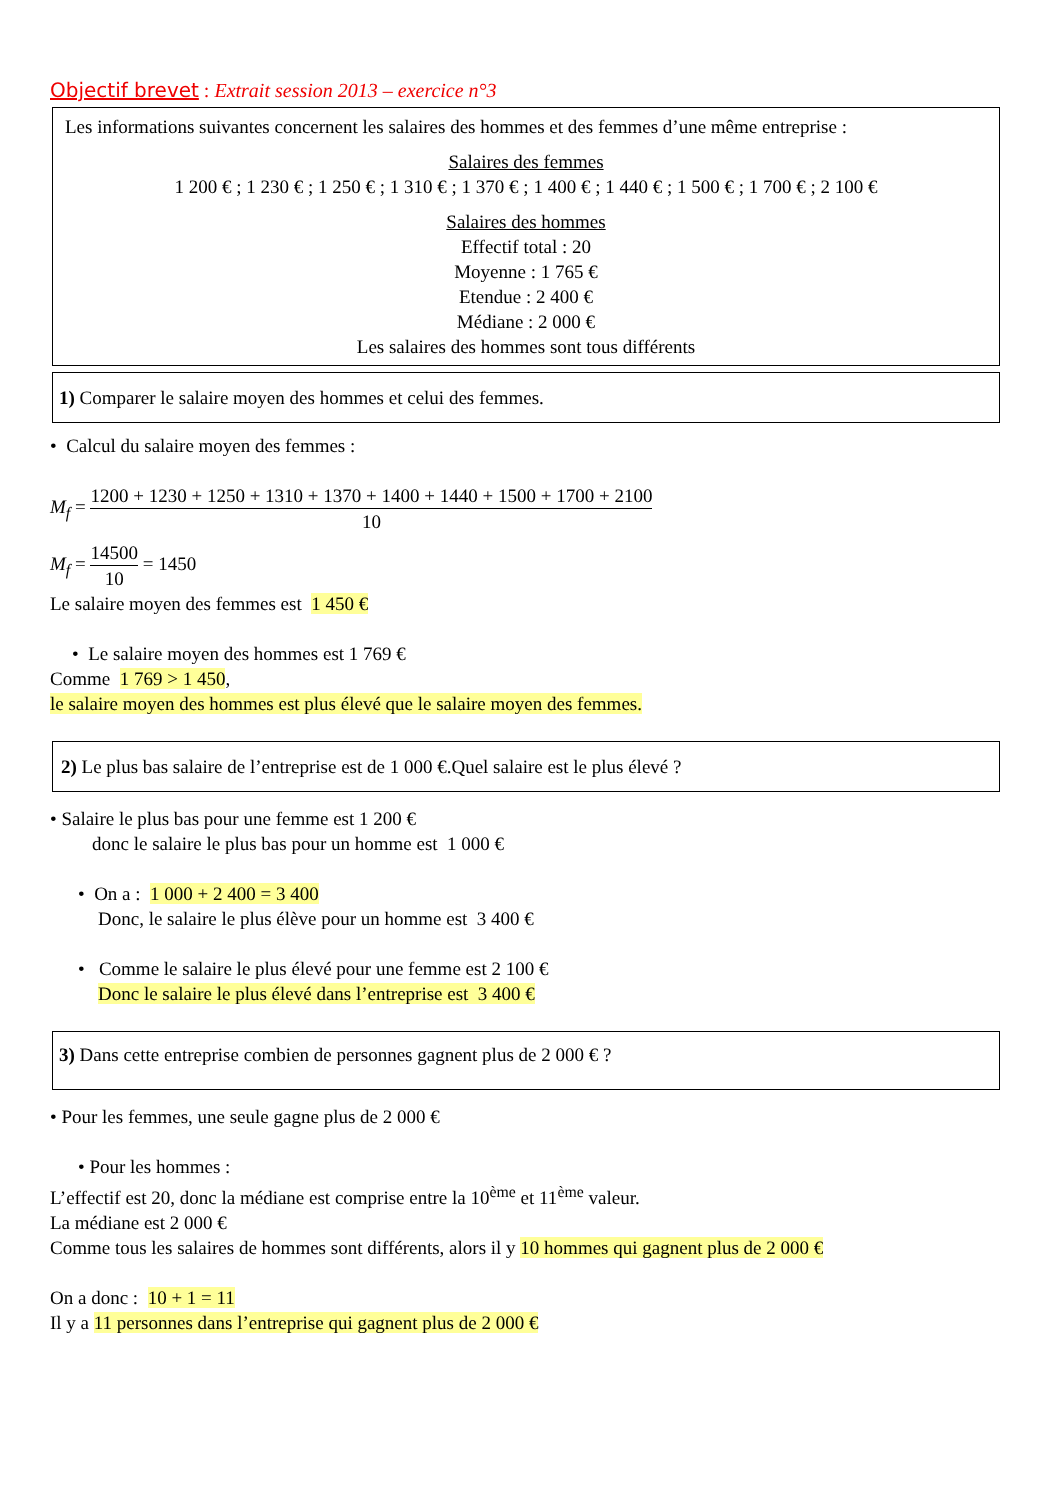Objectif brevet : Extrait session 2013 – exercice n°3
Les informations suivantes concernent les salaires des hommes et des femmes d’une même entreprise :
Salaires des femmes
1 200 € ; 1 230 € ; 1 250 € ; 1 310 € ; 1 370 € ; 1 400 € ; 1 440 € ; 1 500 € ; 1 700 € ; 2 100 €
Salaires des hommes
Effectif total : 20
Moyenne : 1 765 €
Etendue : 2 400 €
Médiane : 2 000 €
Les salaires des hommes sont tous différents
1) Comparer le salaire moyen des hommes et celui des femmes.
• Calcul du salaire moyen des femmes :
M<sub>f</sub> = 1200 + 1230 + 1250 + 1310 + 1370 + 1400 + 1440 + 1500 + 1700 + 2100 10
M<sub>f</sub> = 14500 10 = 1450
Le salaire moyen des femmes est 1 450 €
• Le salaire moyen des hommes est 1 769 €
Comme 1 769 > 1 450,
le salaire moyen des hommes est plus élevé que le salaire moyen des femmes.
2) Le plus bas salaire de l’entreprise est de 1 000 €.Quel salaire est le plus élevé ?
• Salaire le plus bas pour une femme est 1 200 €
donc le salaire le plus bas pour un homme est 1 000 €
• On a : 1 000 + 2 400 = 3 400
Donc, le salaire le plus élève pour un homme est 3 400 €
• Comme le salaire le plus élevé pour une femme est 2 100 €
Donc le salaire le plus élevé dans l’entreprise est 3 400 €
3) Dans cette entreprise combien de personnes gagnent plus de 2 000 € ?
• Pour les femmes, une seule gagne plus de 2 000 €
• Pour les hommes :
L’effectif est 20, donc la médiane est comprise entre la 10<sup>ème</sup> et 11<sup>ème</sup> valeur.
La médiane est 2 000 €
Comme tous les salaires de hommes sont différents, alors il y 10 hommes qui gagnent plus de 2 000 €
On a donc : 10 + 1 = 11
Il y a 11 personnes dans l’entreprise qui gagnent plus de 2 000 €